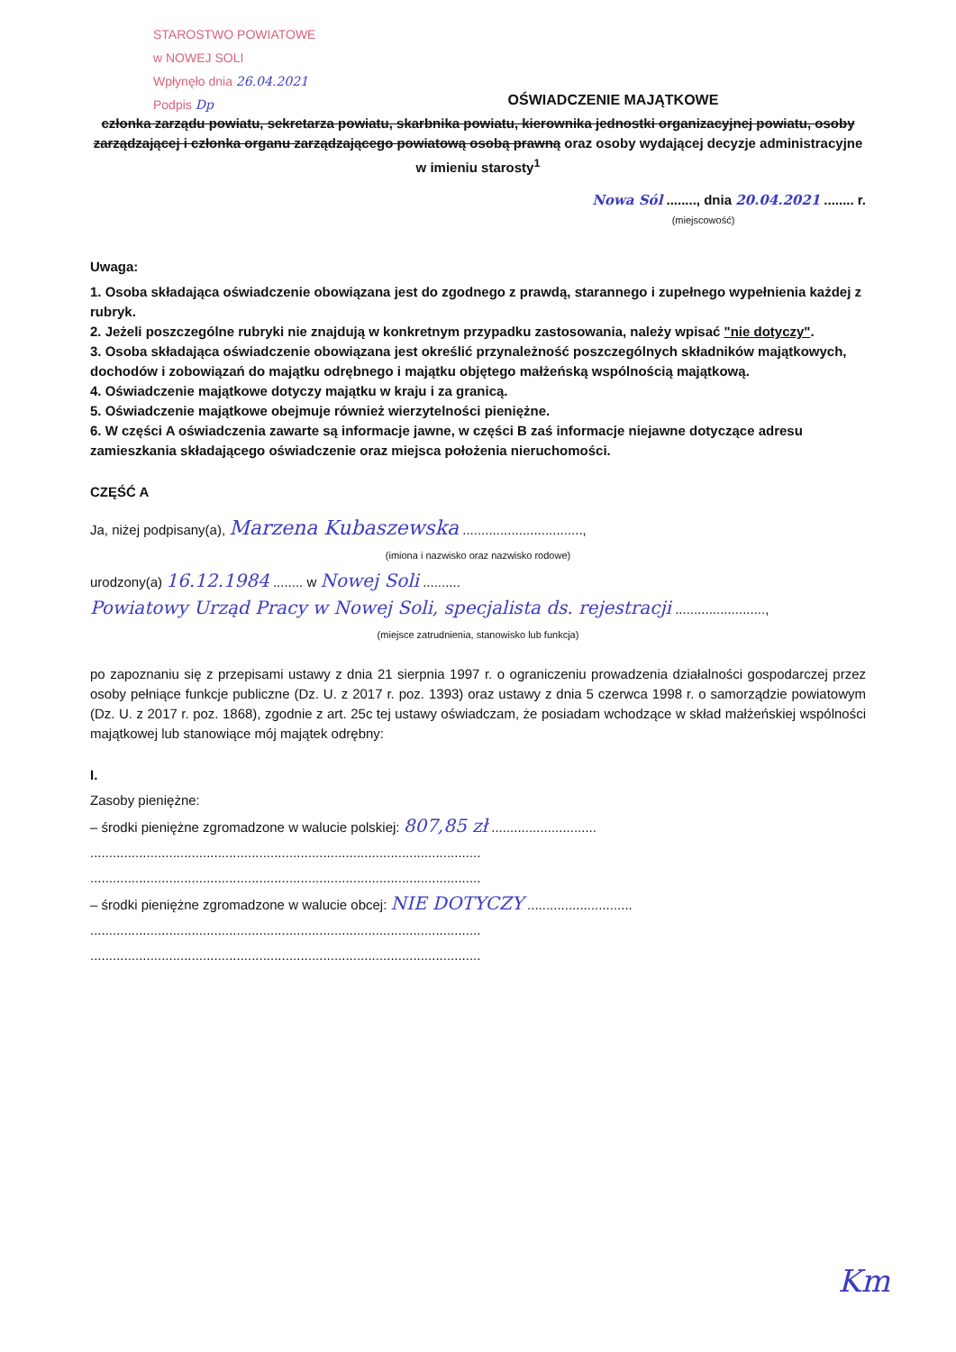STAROSTWO POWIATOWE
w NOWEJ SOLI
Wpłynęło dnia 26.04.2021
Podpis Dp
OŚWIADCZENIE MAJĄTKOWE
członka zarządu powiatu, sekretarza powiatu, skarbnika powiatu, kierownika jednostki organizacyjnej powiatu, osoby zarządzającej i członka organu zarządzającego powiatową osobą prawną oraz osoby wydającej decyzje administracyjne w imieniu starosty<sup>1</sup>
Nowa Sól ........, dnia 20.04.2021 ........ r.
(miejscowość)
Uwaga:
1. Osoba składająca oświadczenie obowiązana jest do zgodnego z prawdą, starannego i zupełnego wypełnienia każdej z rubryk.
2. Jeżeli poszczególne rubryki nie znajdują w konkretnym przypadku zastosowania, należy wpisać "nie dotyczy".
3. Osoba składająca oświadczenie obowiązana jest określić przynależność poszczególnych składników majątkowych, dochodów i zobowiązań do majątku odrębnego i majątku objętego małżeńską wspólnością majątkową.
4. Oświadczenie majątkowe dotyczy majątku w kraju i za granicą.
5. Oświadczenie majątkowe obejmuje również wierzytelności pieniężne.
6. W części A oświadczenia zawarte są informacje jawne, w części B zaś informacje niejawne dotyczące adresu zamieszkania składającego oświadczenie oraz miejsca położenia nieruchomości.
CZĘŚĆ A
Ja, niżej podpisany(a), Marzena Kubaszewska ................................,
(imiona i nazwisko oraz nazwisko rodowe)
urodzony(a) 16.12.1984 ........ w Nowej Soli ..........
Powiatowy Urząd Pracy w Nowej Soli, specjalista ds. rejestracji ........................,
(miejsce zatrudnienia, stanowisko lub funkcja)
po zapoznaniu się z przepisami ustawy z dnia 21 sierpnia 1997 r. o ograniczeniu prowadzenia działalności gospodarczej przez osoby pełniące funkcje publiczne (Dz. U. z 2017 r. poz. 1393) oraz ustawy z dnia 5 czerwca 1998 r. o samorządzie powiatowym (Dz. U. z 2017 r. poz. 1868), zgodnie z art. 25c tej ustawy oświadczam, że posiadam wchodzące w skład małżeńskiej wspólności majątkowej lub stanowiące mój majątek odrębny:
I.
Zasoby pieniężne:
– środki pieniężne zgromadzone w walucie polskiej: 807,85 zł ............................
........................................................................................................
........................................................................................................
– środki pieniężne zgromadzone w walucie obcej: NIE DOTYCZY ............................
........................................................................................................
........................................................................................................
Km